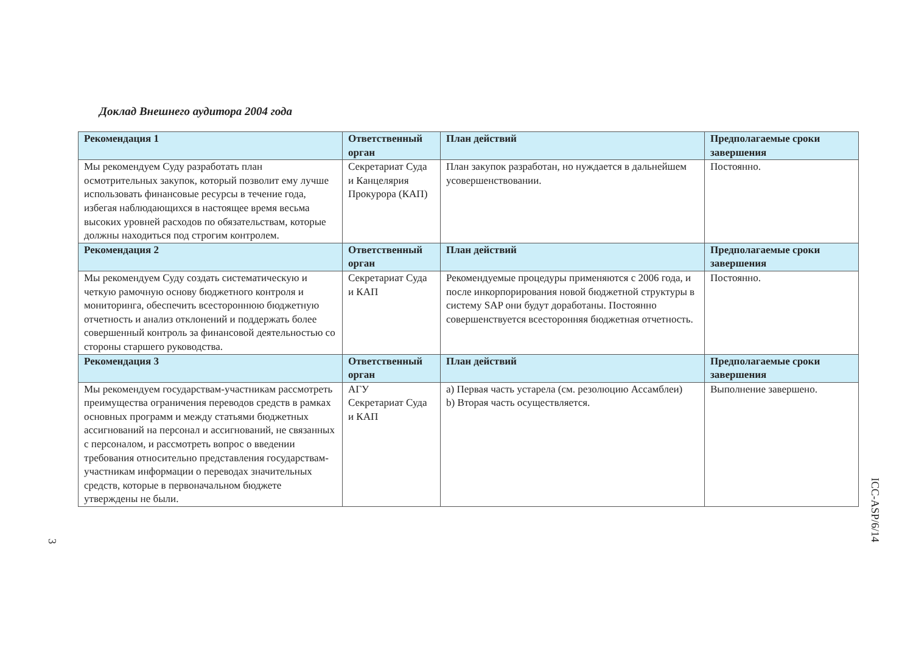Доклад Внешнего аудитора 2004 года
| Рекомендация 1 | Ответственный орган | План действий | Предполагаемые сроки завершения |
| --- | --- | --- | --- |
| Мы рекомендуем Суду разработать план осмотрительных закупок, который позволит ему лучше использовать финансовые ресурсы в течение года, избегая наблюдающихся в настоящее время весьма высоких уровней расходов по обязательствам, которые должны находиться под строгим контролем. | Секретариат Суда и Канцелярия Прокурора (КАП) | План закупок разработан, но нуждается в дальнейшем усовершенствовании. | Постоянно. |
| Рекомендация 2 | Ответственный орган | План действий | Предполагаемые сроки завершения |
| Мы рекомендуем Суду создать систематическую и четкую рамочную основу бюджетного контроля и мониторинга, обеспечить всестороннюю бюджетную отчетность и анализ отклонений и поддержать более совершенный контроль за финансовой деятельностью со стороны старшего руководства. | Секретариат Суда и КАП | Рекомендуемые процедуры применяются с 2006 года, и после инкорпорирования новой бюджетной структуры в систему SAP они будут доработаны. Постоянно совершенствуется всесторонняя бюджетная отчетность. | Постоянно. |
| Рекомендация 3 | Ответственный орган | План действий | Предполагаемые сроки завершения |
| Мы рекомендуем государствам-участникам рассмотреть преимущества ограничения переводов средств в рамках основных программ и между статьями бюджетных ассигнований на персонал и ассигнований, не связанных с персоналом, и рассмотреть вопрос о введении требования относительно представления государствам-участникам информации о переводах значительных средств, которые в первоначальном бюджете утверждены не были. | АГУ Секретариат Суда и КАП | a) Первая часть устарела (см. резолюцию Ассамблеи) b) Вторая часть осуществляется. | Выполнение завершено. |
3
ICC-ASP/6/14